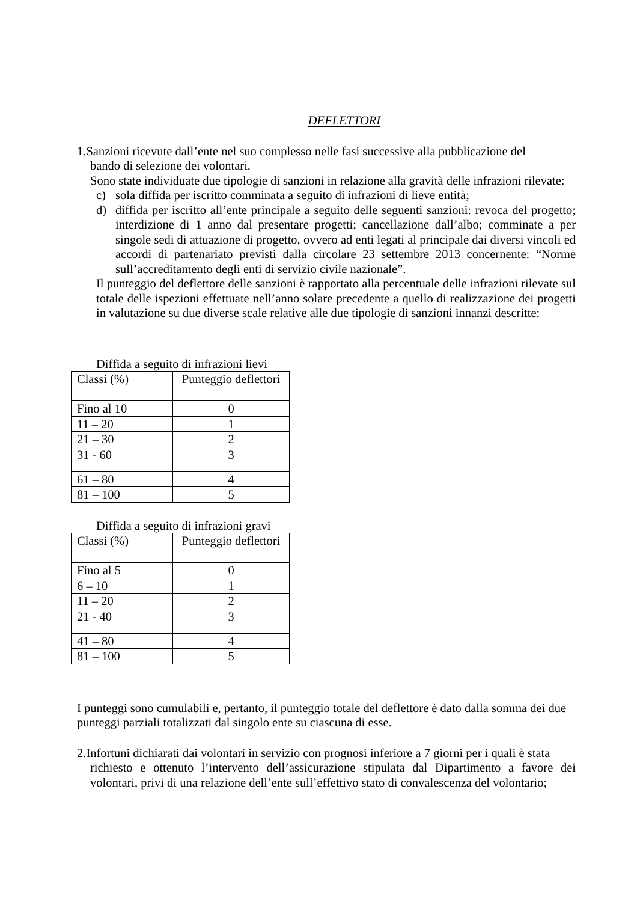DEFLETTORI
1.Sanzioni ricevute dall’ente nel suo complesso nelle fasi successive alla pubblicazione del
bando di selezione dei volontari.
Sono state individuate due tipologie di sanzioni in relazione alla gravità delle infrazioni rilevate:
c) sola diffida per iscritto comminata a seguito di infrazioni di lieve entità;
d) diffida per iscritto all’ente principale a seguito delle seguenti sanzioni: revoca del progetto; interdizione di 1 anno dal presentare progetti; cancellazione dall’albo; comminate a per singole sedi di attuazione di progetto, ovvero ad enti legati al principale dai diversi vincoli ed accordi di partenariato previsti dalla circolare 23 settembre 2013 concernente: “Norme sull’accreditamento degli enti di servizio civile nazionale”.
Il punteggio del deflettore delle sanzioni è rapportato alla percentuale delle infrazioni rilevate sul totale delle ispezioni effettuate nell’anno solare precedente a quello di realizzazione dei progetti in valutazione su due diverse scale relative alle due tipologie di sanzioni innanzi descritte:
Diffida a seguito di infrazioni lievi
| Classi (%) | Punteggio deflettori |
| Fino al 10 | 0 |
| 11 – 20 | 1 |
| 21 – 30 | 2 |
| 31 - 60 | 3 |
| 61 – 80 | 4 |
| 81 – 100 | 5 |
Diffida a seguito di infrazioni gravi
| Classi (%) | Punteggio deflettori |
| Fino al 5 | 0 |
| 6 – 10 | 1 |
| 11 – 20 | 2 |
| 21 - 40 | 3 |
| 41 – 80 | 4 |
| 81 – 100 | 5 |
I punteggi sono cumulabili e, pertanto, il punteggio totale del deflettore è dato dalla somma dei due punteggi parziali totalizzati dal singolo ente su ciascuna di esse.
2.Infortuni dichiarati dai volontari in servizio con prognosi inferiore a 7 giorni per i quali è stata
richiesto e ottenuto l’intervento dell’assicurazione stipulata dal Dipartimento a favore dei volontari, privi di una relazione dell’ente sull’effettivo stato di convalescenza del volontario;